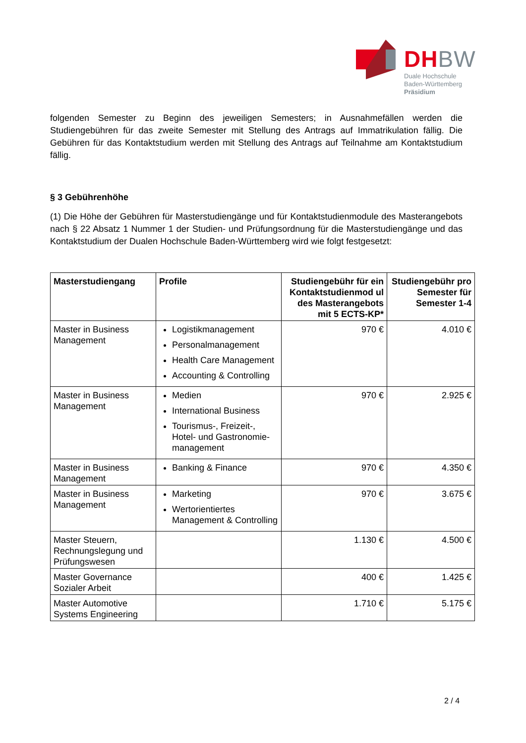DH BW
Duale Hochschule
Baden-Württemberg
Präsidium
folgenden Semester zu Beginn des jeweiligen Semesters; in Ausnahmefällen werden die Studiengebühren für das zweite Semester mit Stellung des Antrags auf Immatrikulation fällig. Die Gebühren für das Kontaktstudium werden mit Stellung des Antrags auf Teilnahme am Kontaktstudium fällig.
§ 3 Gebührenhöhe
(1) Die Höhe der Gebühren für Masterstudiengänge und für Kontaktstudienmodule des Masterangebots nach § 22 Absatz 1 Nummer 1 der Studien- und Prüfungsordnung für die Masterstudiengänge und das Kontaktstudium der Dualen Hochschule Baden-Württemberg wird wie folgt festgesetzt:
| Masterstudiengang | Profile | Studiengebühr für ein Kontaktstudienmod ul des Masterangebots mit 5 ECTS-KP* | Studiengebühr pro Semester für Semester 1-4 |
| --- | --- | --- | --- |
| Master in Business Management | Logistikmanagement Personalmanagement Health Care Management Accounting & Controlling | 970 € | 4.010 € |
| Master in Business Management | Medien International Business Tourismus-, Freizeit-, Hotel- und Gastronomie-management | 970 € | 2.925 € |
| Master in Business Management | Banking & Finance | 970 € | 4.350 € |
| Master in Business Management | Marketing Wertorientiertes Management & Controlling | 970 € | 3.675 € |
| Master Steuern, Rechnungslegung und Prüfungswesen | | 1.130 € | 4.500 € |
| Master Governance Sozialer Arbeit | | 400 € | 1.425 € |
| Master Automotive Systems Engineering | | 1.710 € | 5.175 € |
2 / 4